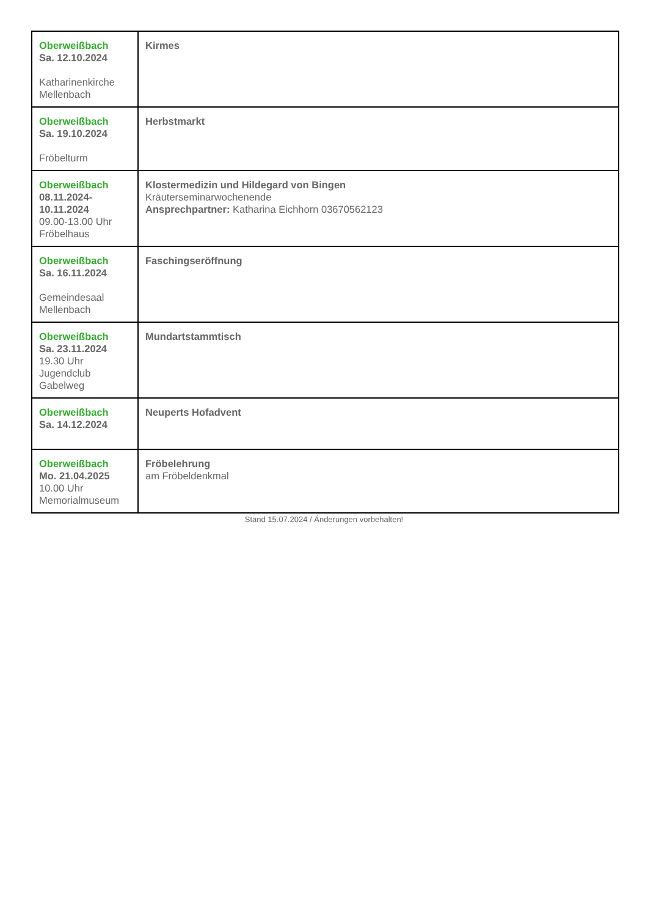| Oberweißbach Sa. 12.10.2024 Katharinenkirche Mellenbach | Kirmes |
| Oberweißbach Sa. 19.10.2024 Fröbelturm | Herbstmarkt |
| Oberweißbach 08.11.2024- 10.11.2024 09.00-13.00 Uhr Fröbelhaus | Klostermedizin und Hildegard von Bingen Kräuterseminarwochenende Ansprechpartner: Katharina Eichhorn 03670562123 |
| Oberweißbach Sa. 16.11.2024 Gemeindesaal Mellenbach | Faschingseröffnung |
| Oberweißbach Sa. 23.11.2024 19.30 Uhr Jugendclub Gabelweg | Mundartstammtisch |
| Oberweißbach Sa. 14.12.2024 | Neuperts Hofadvent |
| Oberweißbach Mo. 21.04.2025 10.00 Uhr Memorialmuseum | Fröbelehrung am Fröbeldenkmal |
Stand 15.07.2024 / Änderungen vorbehalten!